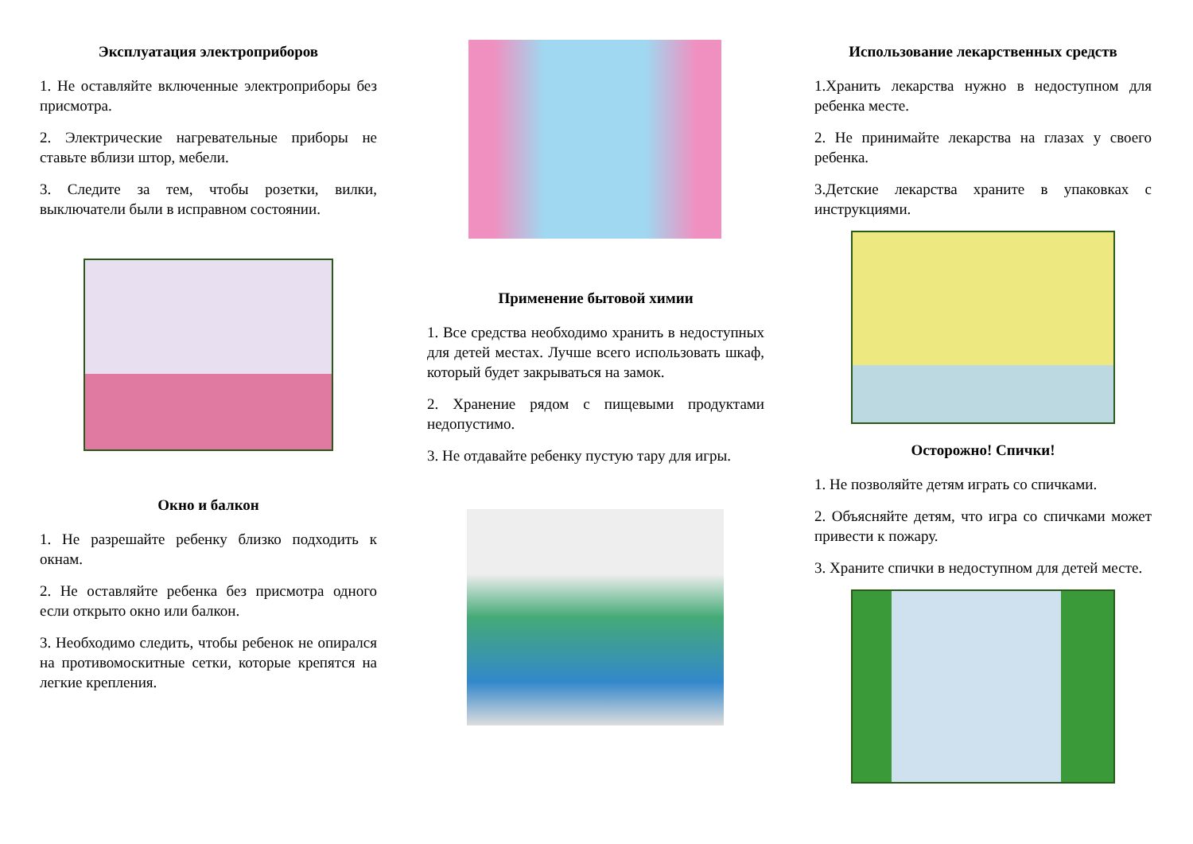Эксплуатация электроприборов
1. Не оставляйте включенные электроприборы без присмотра.
2. Электрические нагревательные приборы не ставьте вблизи штор, мебели.
3. Следите за тем, чтобы розетки, вилки, выключатели были в исправном состоянии.
Окно и балкон
1. Не разрешайте ребенку близко подходить к окнам.
2. Не оставляйте ребенка без присмотра одного если открыто окно или балкон.
3. Необходимо следить, чтобы ребенок не опирался на противомоскитные сетки, которые крепятся на легкие крепления.
Применение бытовой химии
1. Все средства необходимо хранить в недоступных для детей местах. Лучше всего использовать шкаф, который будет закрываться на замок.
2. Хранение рядом с пищевыми продуктами недопустимо.
3. Не отдавайте ребенку пустую тару для игры.
Использование лекарственных средств
1.Хранить лекарства нужно в недоступном для ребенка месте.
2. Не принимайте лекарства на глазах у своего ребенка.
3.Детские лекарства храните в упаковках с инструкциями.
Осторожно! Спички!
1. Не позволяйте детям играть со спичками.
2. Объясняйте детям, что игра со спичками может привести к пожару.
3. Храните спички в недоступном для детей месте.